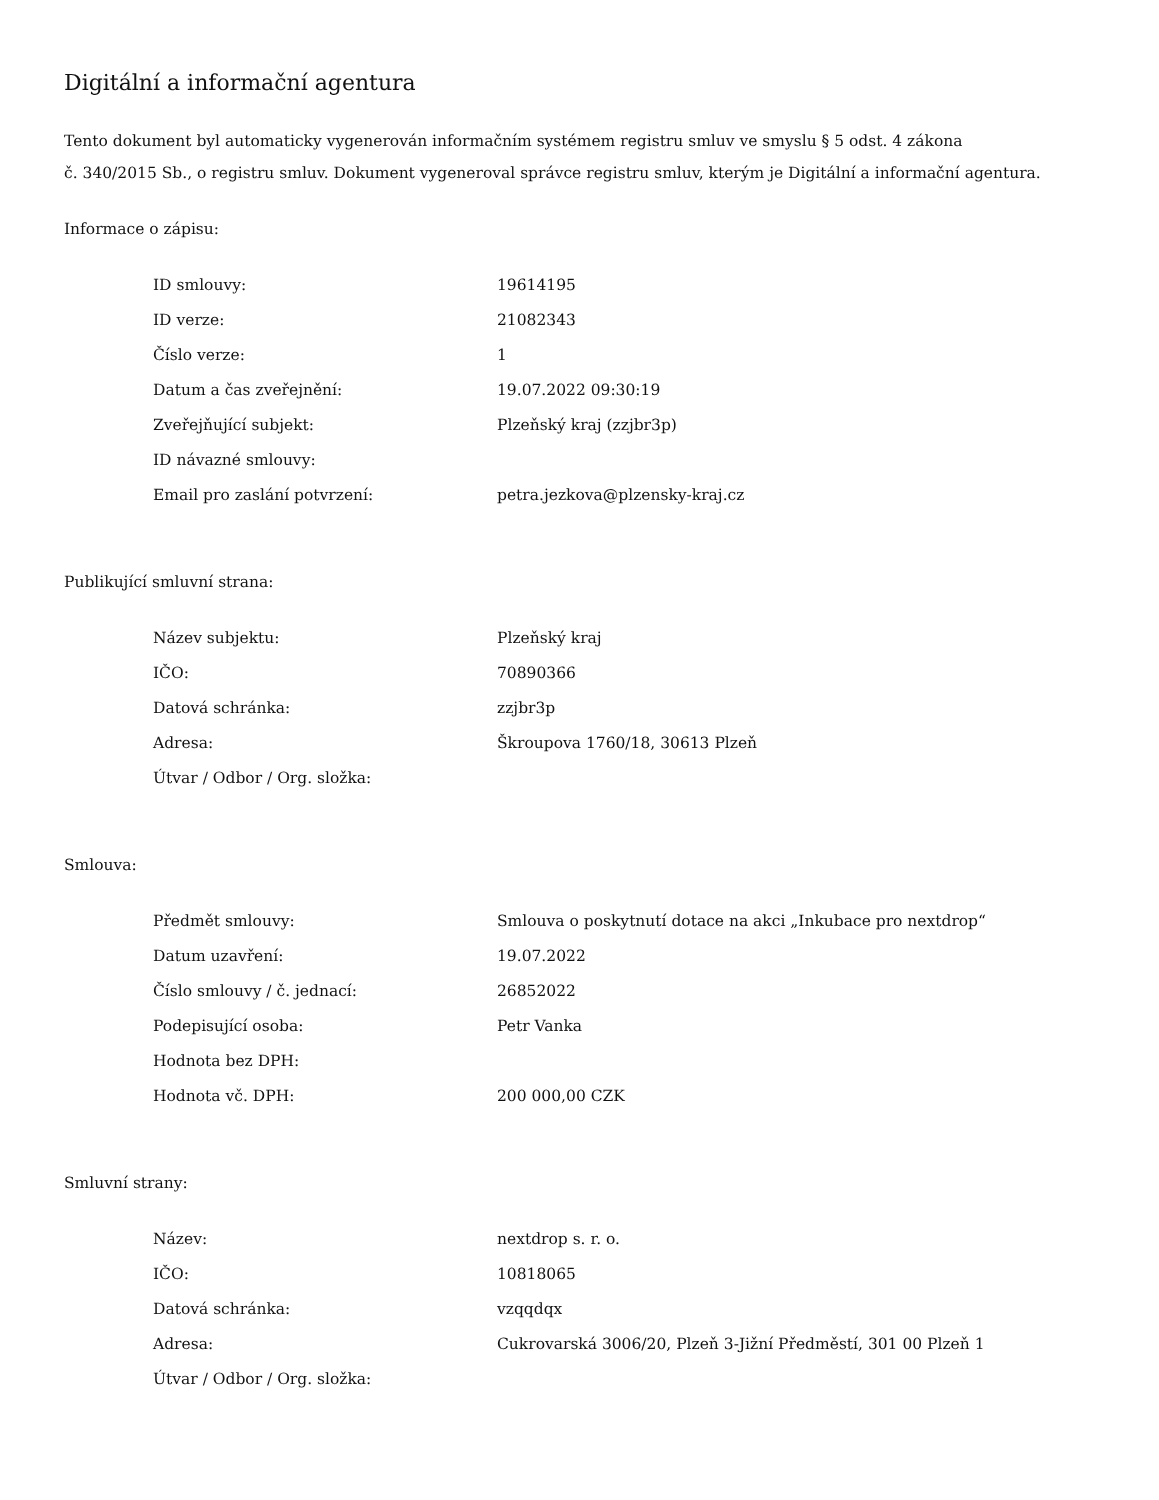Digitální a informační agentura
Tento dokument byl automaticky vygenerován informačním systémem registru smluv ve smyslu § 5 odst. 4 zákona
č. 340/2015 Sb., o registru smluv. Dokument vygeneroval správce registru smluv, kterým je Digitální a informační agentura.
Informace o zápisu:
| ID smlouvy: | 19614195 |
| ID verze: | 21082343 |
| Číslo verze: | 1 |
| Datum a čas zveřejnění: | 19.07.2022 09:30:19 |
| Zveřejňující subjekt: | Plzeňský kraj (zzjbr3p) |
| ID návazné smlouvy: | |
| Email pro zaslání potvrzení: | petra.jezkova@plzensky-kraj.cz |
Publikující smluvní strana:
| Název subjektu: | Plzeňský kraj |
| IČO: | 70890366 |
| Datová schránka: | zzjbr3p |
| Adresa: | Škroupova 1760/18, 30613 Plzeň |
| Útvar / Odbor / Org. složka: | |
Smlouva:
| Předmět smlouvy: | Smlouva o poskytnutí dotace na akci „Inkubace pro nextdrop“ |
| Datum uzavření: | 19.07.2022 |
| Číslo smlouvy / č. jednací: | 26852022 |
| Podepisující osoba: | Petr Vanka |
| Hodnota bez DPH: | |
| Hodnota vč. DPH: | 200 000,00 CZK |
Smluvní strany:
| Název: | nextdrop s. r. o. |
| IČO: | 10818065 |
| Datová schránka: | vzqqdqx |
| Adresa: | Cukrovarská 3006/20, Plzeň 3-Jižní Předměstí, 301 00 Plzeň 1 |
| Útvar / Odbor / Org. složka: | |